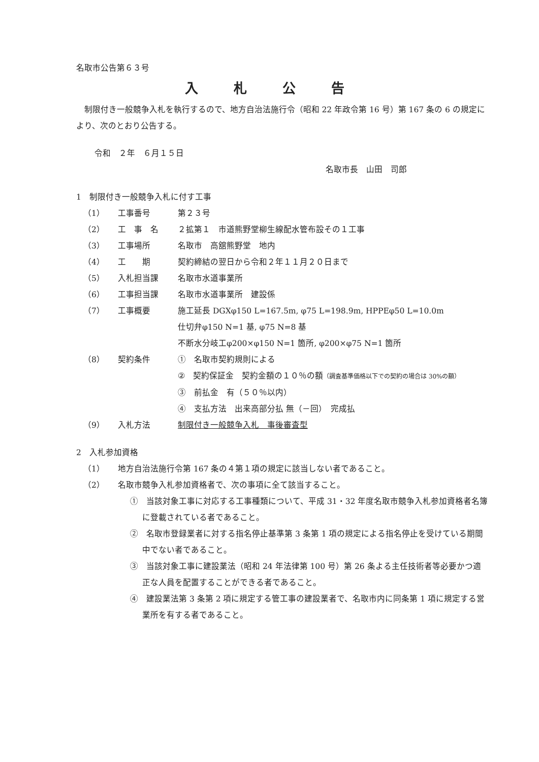名取市公告第６３号
入札公告
制限付き一般競争入札を執行するので、地方自治法施行令（昭和 22 年政令第 16 号）第 167 条の 6 の規定により、次のとおり公告する。
令和　２年　６月１５日
名取市長　山田　司郎
1　制限付き一般競争入札に付す工事
（1） 工事番号 第２３号
（2） 工　事　名 ２拡第１　市道熊野堂柳生線配水管布設その１工事
（3） 工事場所 名取市　高舘熊野堂　地内
（4） 工　　期 契約締結の翌日から令和２年１１月２０日まで
（5） 入札担当課 名取市水道事業所
（6） 工事担当課 名取市水道事業所　建設係
（7） 工事概要 施工延長 DGXφ150 L=167.5m, φ75 L=198.9m, HPPEφ50 L=10.0m
仕切弁φ150 N=1 基, φ75 N=8 基
不断水分岐工φ200×φ150 N=1 箇所, φ200×φ75 N=1 箇所
（8） 契約条件 ①　名取市契約規則による
②　契約保証金　契約金額の１０％の額（調査基準価格以下での契約の場合は 30%の額）
③　前払金　有（５０％以内）
④　支払方法　出来高部分払 無（－回）　完成払
（9） 入札方法 制限付き一般競争入札　事後審査型
2　入札参加資格
（1） 地方自治法施行令第 167 条の４第１項の規定に該当しない者であること。
（2） 名取市競争入札参加資格者で、次の事項に全て該当すること。
①　当該対象工事に対応する工事種類について、平成 31・32 年度名取市競争入札参加資格者名簿に登載されている者であること。
②　名取市登録業者に対する指名停止基準第 3 条第 1 項の規定による指名停止を受けている期間中でない者であること。
③　当該対象工事に建設業法（昭和 24 年法律第 100 号）第 26 条よる主任技術者等必要かつ適正な人員を配置することができる者であること。
④　建設業法第 3 条第 2 項に規定する管工事の建設業者で、名取市内に同条第 1 項に規定する営業所を有する者であること。